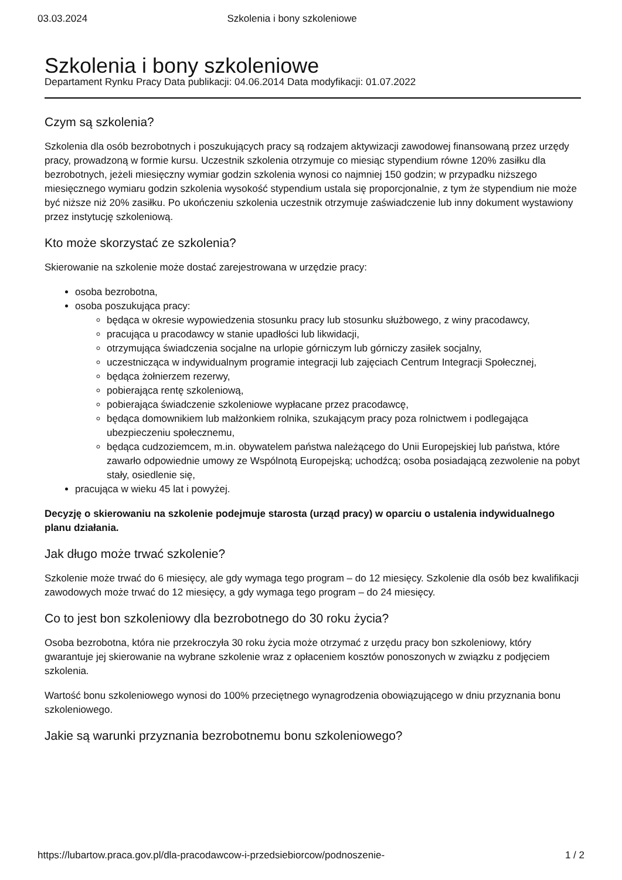03.03.2024 Szkolenia i bony szkoleniowe
Szkolenia i bony szkoleniowe
Departament Rynku Pracy Data publikacji: 04.06.2014 Data modyfikacji: 01.07.2022
Czym są szkolenia?
Szkolenia dla osób bezrobotnych i poszukujących pracy są rodzajem aktywizacji zawodowej finansowaną przez urzędy pracy, prowadzoną w formie kursu. Uczestnik szkolenia otrzymuje co miesiąc stypendium równe 120% zasiłku dla bezrobotnych, jeżeli miesięczny wymiar godzin szkolenia wynosi co najmniej 150 godzin; w przypadku niższego miesięcznego wymiaru godzin szkolenia wysokość stypendium ustala się proporcjonalnie, z tym że stypendium nie może być niższe niż 20% zasiłku. Po ukończeniu szkolenia uczestnik otrzymuje zaświadczenie lub inny dokument wystawiony przez instytucję szkoleniową.
Kto może skorzystać ze szkolenia?
Skierowanie na szkolenie może dostać zarejestrowana w urzędzie pracy:
osoba bezrobotna,
osoba poszukująca pracy:
będąca w okresie wypowiedzenia stosunku pracy lub stosunku służbowego, z winy pracodawcy,
pracująca u pracodawcy w stanie upadłości lub likwidacji,
otrzymująca świadczenia socjalne na urlopie górniczym lub górniczy zasiłek socjalny,
uczestnicząca w indywidualnym programie integracji lub zajęciach Centrum Integracji Społecznej,
będąca żołnierzem rezerwy,
pobierająca rentę szkoleniową,
pobierająca świadczenie szkoleniowe wypłacane przez pracodawcę,
będąca domownikiem lub małżonkiem rolnika, szukającym pracy poza rolnictwem i podlegająca ubezpieczeniu społecznemu,
będąca cudzoziemcem, m.in. obywatelem państwa należącego do Unii Europejskiej lub państwa, które zawarło odpowiednie umowy ze Wspólnotą Europejską; uchodźcą; osoba posiadającą zezwolenie na pobyt stały, osiedlenie się,
pracująca w wieku 45 lat i powyżej.
Decyzję o skierowaniu na szkolenie podejmuje starosta (urząd pracy) w oparciu o ustalenia indywidualnego planu działania.
Jak długo może trwać szkolenie?
Szkolenie może trwać do 6 miesięcy, ale gdy wymaga tego program – do 12 miesięcy. Szkolenie dla osób bez kwalifikacji zawodowych może trwać do 12 miesięcy, a gdy wymaga tego program – do 24 miesięcy.
Co to jest bon szkoleniowy dla bezrobotnego do 30 roku życia?
Osoba bezrobotna, która nie przekroczyła 30 roku życia może otrzymać z urzędu pracy bon szkoleniowy, który gwarantuje jej skierowanie na wybrane szkolenie wraz z opłaceniem kosztów ponoszonych w związku z podjęciem szkolenia.
Wartość bonu szkoleniowego wynosi do 100% przeciętnego wynagrodzenia obowiązującego w dniu przyznania bonu szkoleniowego.
Jakie są warunki przyznania bezrobotnemu bonu szkoleniowego?
https://lubartow.praca.gov.pl/dla-pracodawcow-i-przedsiebiorcow/podnoszenie- 1 / 2